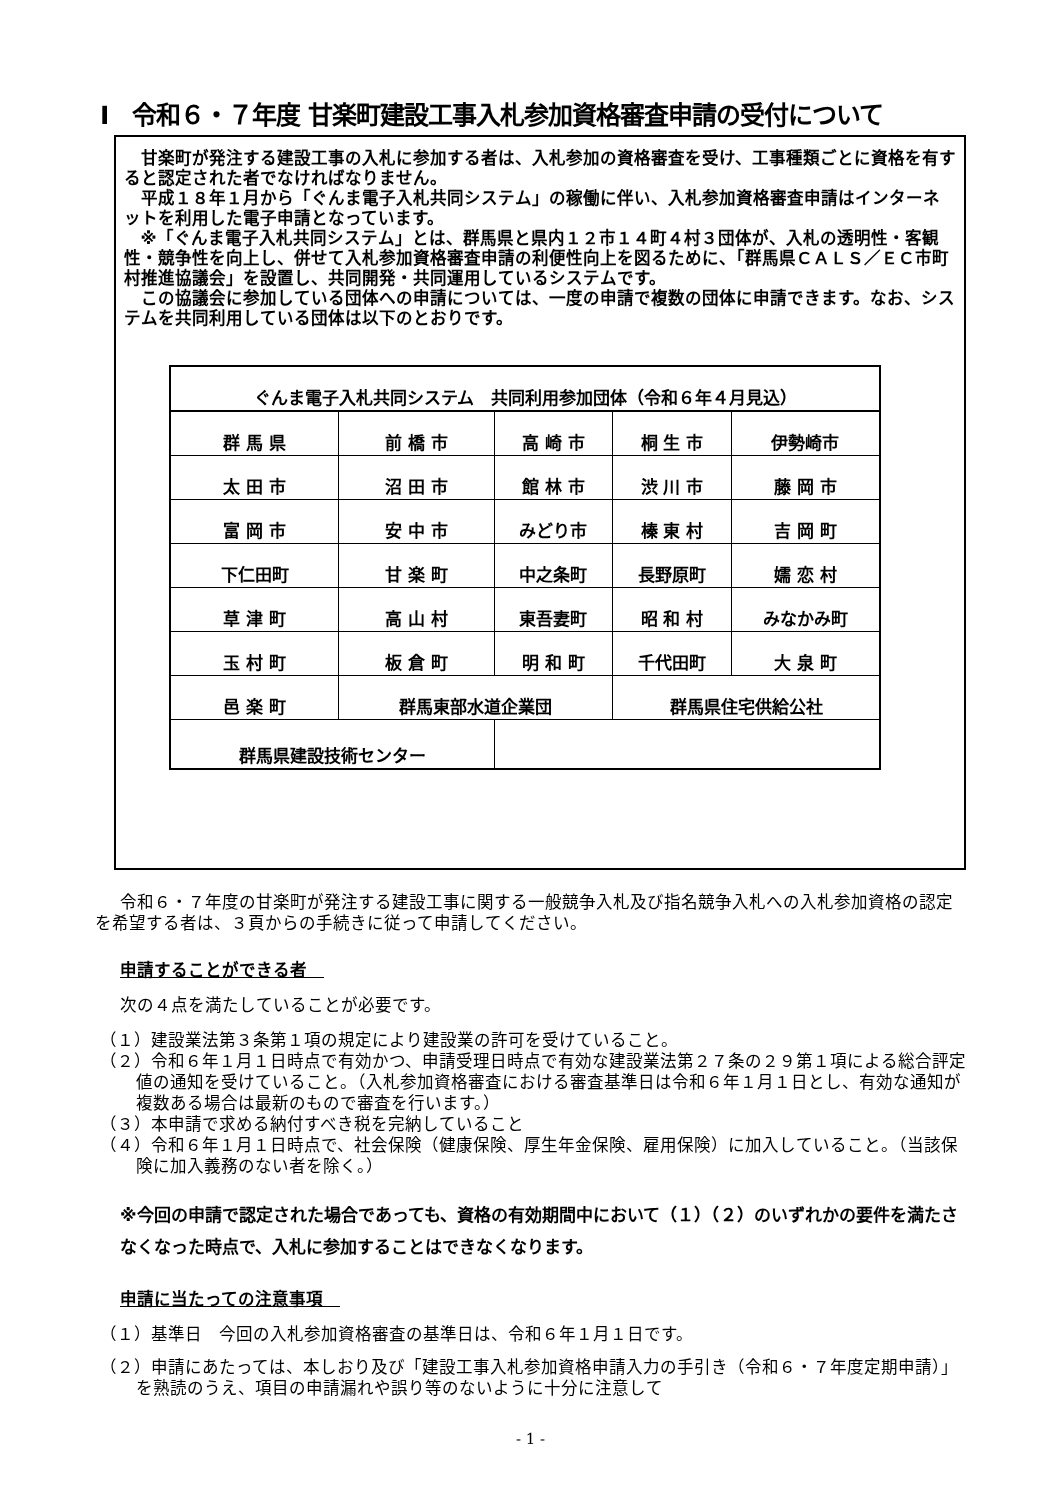Ⅰ　令和６・７年度 甘楽町建設工事入札参加資格審査申請の受付について
甘楽町が発注する建設工事の入札に参加する者は、入札参加の資格審査を受け、工事種類ごとに資格を有すると認定された者でなければなりません。
平成１８年１月から「ぐんま電子入札共同システム」の稼働に伴い、入札参加資格審査申請はインターネットを利用した電子申請となっています。
※「ぐんま電子入札共同システム」とは、群馬県と県内１２市１４町４村３団体が、入札の透明性・客観性・競争性を向上し、併せて入札参加資格審査申請の利便性向上を図るために、「群馬県ＣＡＬＳ／ＥＣ市町村推進協議会」を設置し、共同開発・共同運用しているシステムです。
この協議会に参加している団体への申請については、一度の申請で複数の団体に申請できます。なお、システムを共同利用している団体は以下のとおりです。
| ぐんま電子入札共同システム 共同利用参加団体（令和６年４月見込） | | | | |
| 群 馬 県 | 前 橋 市 | 高 崎 市 | 桐 生 市 | 伊勢崎市 |
| 太 田 市 | 沼 田 市 | 館 林 市 | 渋 川 市 | 藤 岡 市 |
| 富 岡 市 | 安 中 市 | みどり市 | 榛 東 村 | 吉 岡 町 |
| 下仁田町 | 甘 楽 町 | 中之条町 | 長野原町 | 嬬 恋 村 |
| 草 津 町 | 高 山 村 | 東吾妻町 | 昭 和 村 | みなかみ町 |
| 玉 村 町 | 板 倉 町 | 明 和 町 | 千代田町 | 大 泉 町 |
| 邑 楽 町 | 群馬東部水道企業団 | | 群馬県住宅供給公社 | |
| 群馬県建設技術センター | | | | |
令和６・７年度の甘楽町が発注する建設工事に関する一般競争入札及び指名競争入札への入札参加資格の認定を希望する者は、３頁からの手続きに従って申請してください。
申請することができる者　
次の４点を満たしていることが必要です。
（１）建設業法第３条第１項の規定により建設業の許可を受けていること。
（２）令和６年１月１日時点で有効かつ、申請受理日時点で有効な建設業法第２７条の２９第１項による総合評定値の通知を受けていること。（入札参加資格審査における審査基準日は令和６年１月１日とし、有効な通知が複数ある場合は最新のもので審査を行います。）
（３）本申請で求める納付すべき税を完納していること
（４）令和６年１月１日時点で、社会保険（健康保険、厚生年金保険、雇用保険）に加入していること。（当該保険に加入義務のない者を除く。）
※今回の申請で認定された場合であっても、資格の有効期間中において（１）（２）のいずれかの要件を満たさなくなった時点で、入札に参加することはできなくなります。
申請に当たっての注意事項　
（１）基準日　今回の入札参加資格審査の基準日は、令和６年１月１日です。
（２）申請にあたっては、本しおり及び「建設工事入札参加資格申請入力の手引き（令和６・７年度定期申請）」を熟読のうえ、項目の申請漏れや誤り等のないように十分に注意して
- 1 -